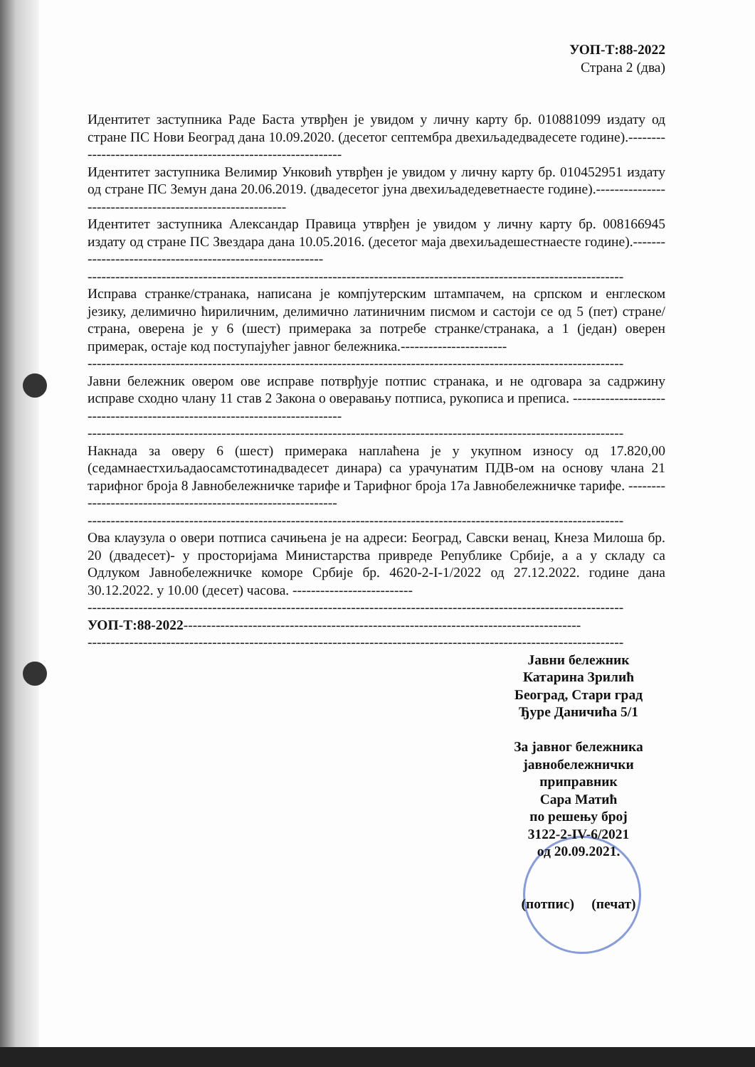УОП-Т:88-2022
Страна 2 (два)
Идентитет заступника Раде Баста утврђен је увидом у личну карту бр. 010881099 издату од стране ПС Нови Београд дана 10.09.2020. (десетог септембра двехиљадедвадесете године).---------------------------------------------------------------
Идентитет заступника Велимир Унковић утврђен је увидом у личну карту бр. 010452951 издату од стране ПС Земун дана 20.06.2019. (двадесетог јуна двехиљадедеветнаесте године).----------------------------------------------------------
Идентитет заступника Александар Правица утврђен је увидом у личну карту бр. 008166945 издату од стране ПС Звездара дана 10.05.2016. (десетог маја двехиљадешестнаесте године).----------------------------------------------------------
--------------------------------------------------------------------------------------------------------------------
Исправа странке/странака, написана је компјутерским штампачем, на српском и енглеском језику, делимично ћириличним, делимично латиничним писмом и састоји се од 5 (пет) стране/страна, оверена је у 6 (шест) примерака за потребе странке/странака, а 1 (један) оверен примерак, остаје код поступајућег јавног бележника.-----------------------
--------------------------------------------------------------------------------------------------------------------
Јавни бележник овером ове исправе потврђује потпис странака, и не одговара за садржину исправе сходно члану 11 став 2 Закона о оверавању потписа, рукописа и преписа. ---------------------------------------------------------------------------
--------------------------------------------------------------------------------------------------------------------
Накнада за оверу 6 (шест) примерака наплаћена је у укупном износу од 17.820,00 (седамнаестхиљадаосамстотинадвадесет динара) са урачунатим ПДВ-ом на основу члана 21 тарифног броја 8 Јавнобележничке тарифе и Тарифног броја 17а Јавнобележничке тарифе. --------------------------------------------------------------
--------------------------------------------------------------------------------------------------------------------
Ова клаузула о овери потписа сачињена је на адреси: Београд, Савски венац, Кнеза Милоша бр. 20 (двадесет)- у просторијама Министарства привреде Републике Србије, а а у складу са Одлуком Јавнобележничке коморе Србије бр. 4620-2-I-1/2022 од 27.12.2022. године дана 30.12.2022. у 10.00 (десет) часова. --------------------------
--------------------------------------------------------------------------------------------------------------------
УОП-Т:88-2022--------------------------------------------------------------------------------------
--------------------------------------------------------------------------------------------------------------------
Јавни бележник
Катарина Зрилић
Београд, Стари град
Ђуре Даничића 5/1
За јавног бележника
јавнобележнички
приправник
Сара Матић
по решењу број
3122-2-IV-6/2021
од 20.09.2021.
(потпис) (печат)